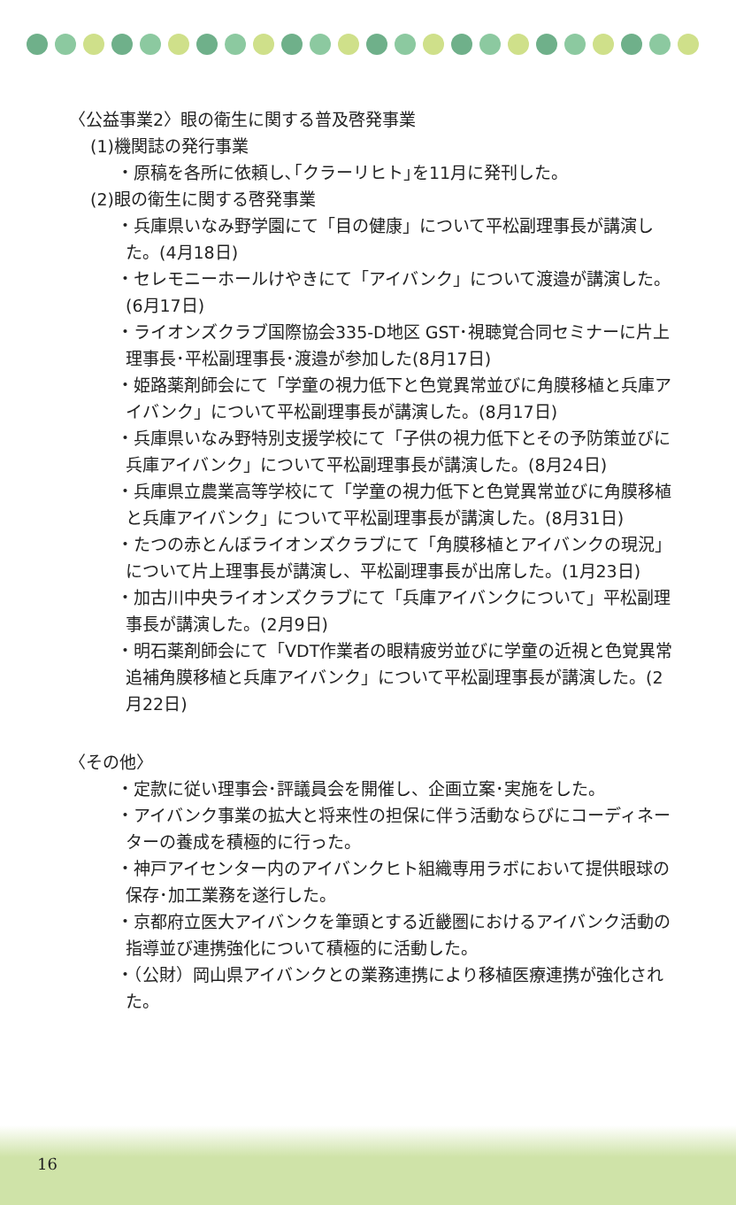〈公益事業2〉眼の衛生に関する普及啓発事業
(1)機関誌の発行事業
・原稿を各所に依頼し､｢クラーリヒト｣を11月に発刊した。
(2)眼の衛生に関する啓発事業
・兵庫県いなみ野学園にて「目の健康」について平松副理事長が講演した。(4月18日)
・セレモニーホールけやきにて「アイバンク」について渡邉が講演した。(6月17日)
・ライオンズクラブ国際協会335-D地区 GST･視聴覚合同セミナーに片上理事長･平松副理事長･渡邉が参加した(8月17日)
・姫路薬剤師会にて「学童の視力低下と色覚異常並びに角膜移植と兵庫アイバンク」について平松副理事長が講演した。(8月17日)
・兵庫県いなみ野特別支援学校にて「子供の視力低下とその予防策並びに兵庫アイバンク」について平松副理事長が講演した。(8月24日)
・兵庫県立農業高等学校にて「学童の視力低下と色覚異常並びに角膜移植と兵庫アイバンク」について平松副理事長が講演した。(8月31日)
・たつの赤とんぼライオンズクラブにて「角膜移植とアイバンクの現況」について片上理事長が講演し、平松副理事長が出席した。(1月23日)
・加古川中央ライオンズクラブにて「兵庫アイバンクについて」平松副理事長が講演した。(2月9日)
・明石薬剤師会にて「VDT作業者の眼精疲労並びに学童の近視と色覚異常追補角膜移植と兵庫アイバンク」について平松副理事長が講演した。(2月22日)
〈その他〉
・定款に従い理事会･評議員会を開催し、企画立案･実施をした。
・アイバンク事業の拡大と将来性の担保に伴う活動ならびにコーディネーターの養成を積極的に行った。
・神戸アイセンター内のアイバンクヒト組織専用ラボにおいて提供眼球の保存･加工業務を遂行した。
・京都府立医大アイバンクを筆頭とする近畿圏におけるアイバンク活動の指導並び連携強化について積極的に活動した。
・（公財）岡山県アイバンクとの業務連携により移植医療連携が強化された。
16